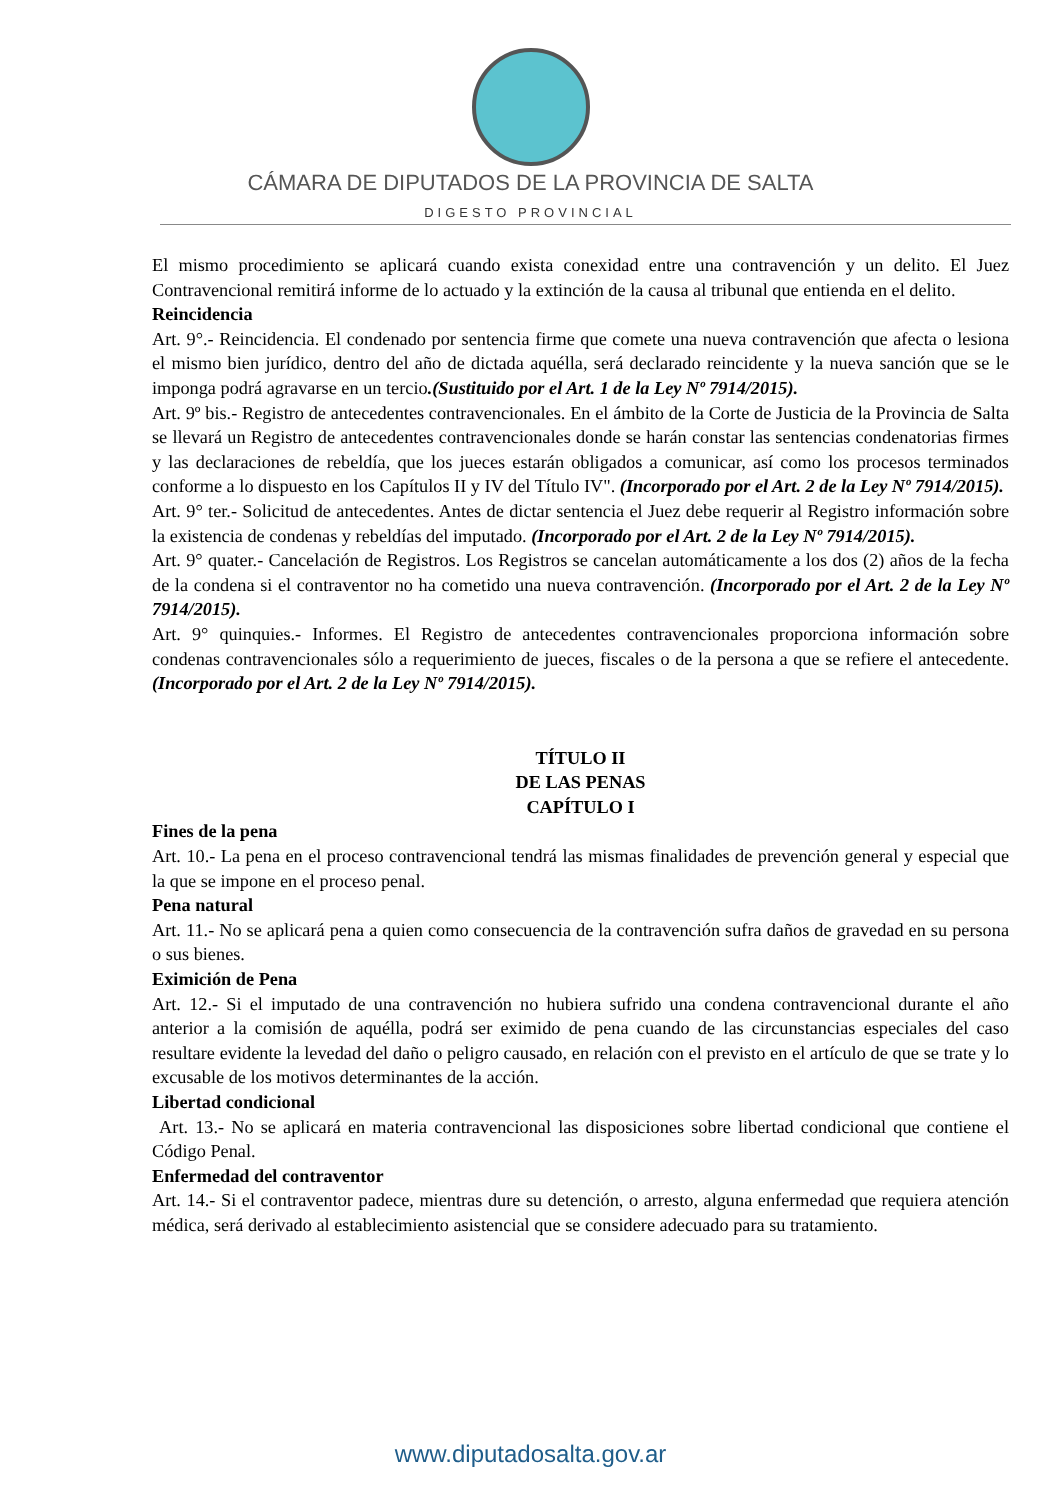CÁMARA DE DIPUTADOS DE LA PROVINCIA DE SALTA
DIGESTO PROVINCIAL
El mismo procedimiento se aplicará cuando exista conexidad entre una contravención y un delito. El Juez Contravencional remitirá informe de lo actuado y la extinción de la causa al tribunal que entienda en el delito.
Reincidencia
Art. 9°.- Reincidencia. El condenado por sentencia firme que comete una nueva contravención que afecta o lesiona el mismo bien jurídico, dentro del año de dictada aquélla, será declarado reincidente y la nueva sanción que se le imponga podrá agravarse en un tercio.(Sustituido por el Art. 1 de la Ley Nº 7914/2015).
Art. 9º bis.- Registro de antecedentes contravencionales. En el ámbito de la Corte de Justicia de la Provincia de Salta se llevará un Registro de antecedentes contravencionales donde se harán constar las sentencias condenatorias firmes y las declaraciones de rebeldía, que los jueces estarán obligados a comunicar, así como los procesos terminados conforme a lo dispuesto en los Capítulos II y IV del Título IV". (Incorporado por el Art. 2 de la Ley Nº 7914/2015).
Art. 9° ter.- Solicitud de antecedentes. Antes de dictar sentencia el Juez debe requerir al Registro información sobre la existencia de condenas y rebeldías del imputado. (Incorporado por el Art. 2 de la Ley Nº 7914/2015).
Art. 9° quater.- Cancelación de Registros. Los Registros se cancelan automáticamente a los dos (2) años de la fecha de la condena si el contraventor no ha cometido una nueva contravención. (Incorporado por el Art. 2 de la Ley Nº 7914/2015).
Art. 9° quinquies.- Informes. El Registro de antecedentes contravencionales proporciona información sobre condenas contravencionales sólo a requerimiento de jueces, fiscales o de la persona a que se refiere el antecedente. (Incorporado por el Art. 2 de la Ley Nº 7914/2015).
TÍTULO II
DE LAS PENAS
CAPÍTULO I
Fines de la pena
Art. 10.- La pena en el proceso contravencional tendrá las mismas finalidades de prevención general y especial que la que se impone en el proceso penal.
Pena natural
Art. 11.- No se aplicará pena a quien como consecuencia de la contravención sufra daños de gravedad en su persona o sus bienes.
Eximición de Pena
Art. 12.- Si el imputado de una contravención no hubiera sufrido una condena contravencional durante el año anterior a la comisión de aquélla, podrá ser eximido de pena cuando de las circunstancias especiales del caso resultare evidente la levedad del daño o peligro causado, en relación con el previsto en el artículo de que se trate y lo excusable de los motivos determinantes de la acción.
Libertad condicional
Art. 13.- No se aplicará en materia contravencional las disposiciones sobre libertad condicional que contiene el Código Penal.
Enfermedad del contraventor
Art. 14.- Si el contraventor padece, mientras dure su detención, o arresto, alguna enfermedad que requiera atención médica, será derivado al establecimiento asistencial que se considere adecuado para su tratamiento.
www.diputadosalta.gov.ar